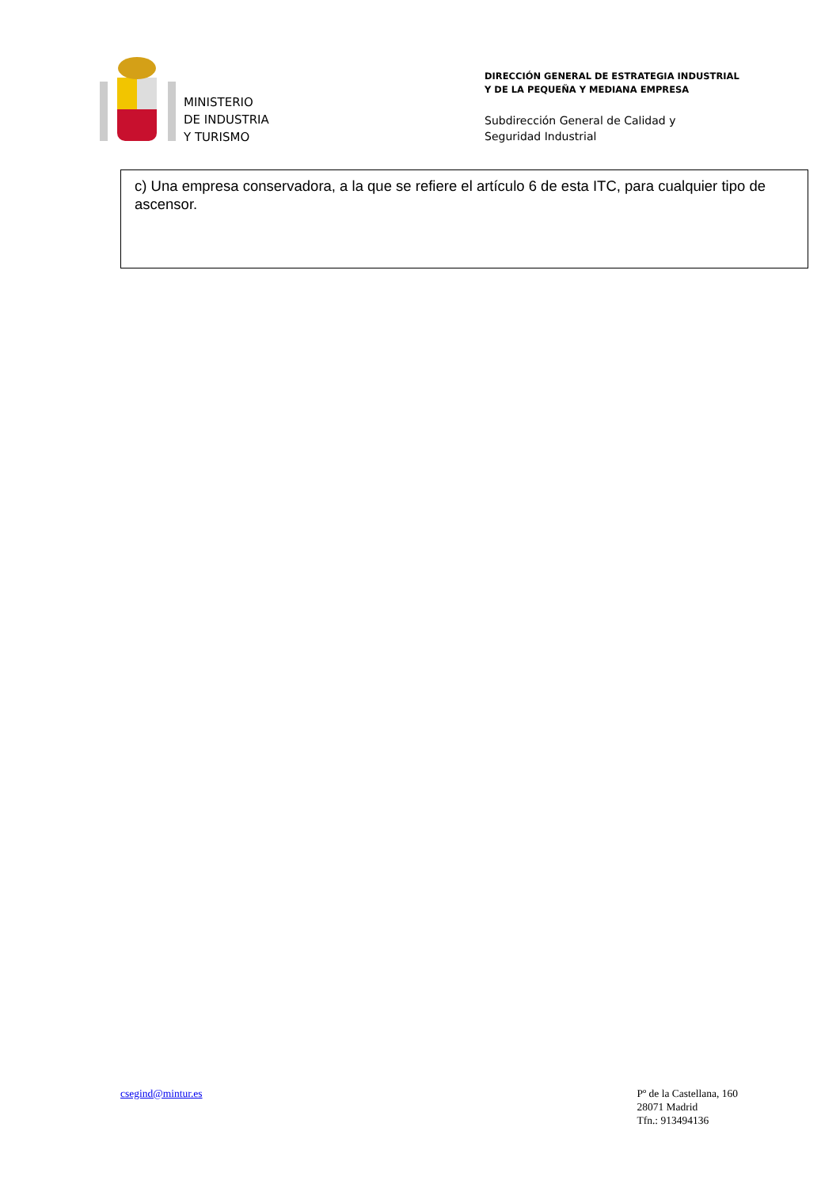MINISTERIO
DE INDUSTRIA
Y TURISMO
DIRECCIÓN GENERAL DE ESTRATEGIA INDUSTRIAL
Y DE LA PEQUEÑA Y MEDIANA EMPRESA
Subdirección General de Calidad y
Seguridad Industrial
c) Una empresa conservadora, a la que se refiere el artículo 6 de esta ITC, para cualquier tipo de ascensor.
csegind@mintur.es Pº de la Castellana, 160
28071 Madrid
Tfn.: 913494136